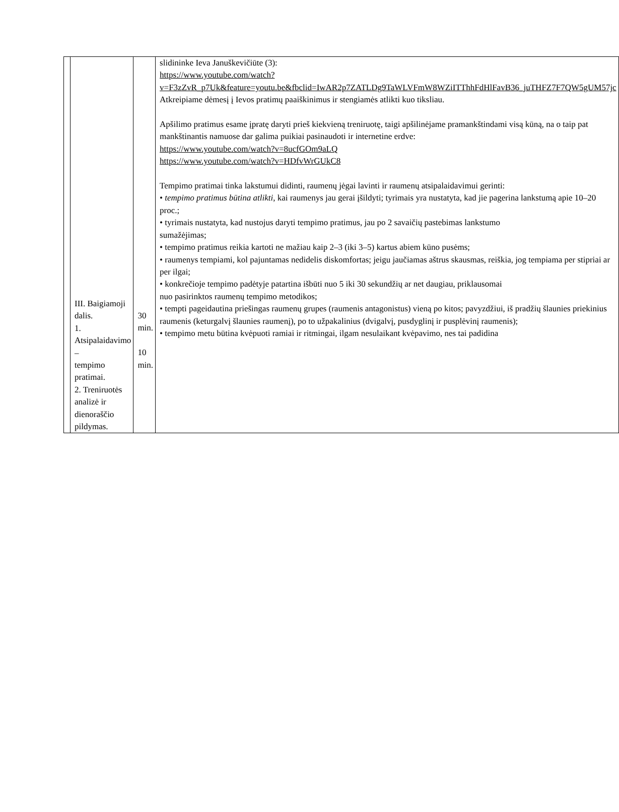| | III. Baigiamoji dalis. 1. Atsipalaidavimo – tempimo pratimai. 2. Treniruotės analizė ir dienoraščio pildymas. | 30 min. 10 min. | slidininke Ieva Januškevičiūte (3): https://www.youtube.com/watch?v=F3zZvR_p7Uk&feature=youtu.be&fbclid=IwAR2p7ZATLDg9TaWLVFmW8WZiITThhFdHlFavB36_juTHFZ7F7QW5gUM57jc Atkreipiame dėmesį į Ievos pratimų paaiškinimus ir stengiamės atlikti kuo tiksliau. Apšilimo pratimus esame įpratę daryti prieš kiekvieną treniruotę, taigi apšilinėjame pramankštindami visą kūną, na o taip pat mankštinantis namuose dar galima puikiai pasinaudoti ir internetine erdve: https://www.youtube.com/watch?v=8ucfGOm9aLQ https://www.youtube.com/watch?v=HDfvWrGUkC8 Tempimo pratimai tinka lakstumui didinti, raumenų jėgai lavinti ir raumenų atsipalaidavimui gerinti: • tempimo pratimus būtina atlikti , kai raumenys jau gerai įšildyti; tyrimais yra nustatyta, kad jie pagerina lankstumą apie 10–20 proc.; • tyrimais nustatyta, kad nustojus daryti tempimo pratimus, jau po 2 savaičių pastebimas lankstumo sumažėjimas; • tempimo pratimus reikia kartoti ne mažiau kaip 2–3 (iki 3–5) kartus abiem kūno pusėms; • raumenys tempiami, kol pajuntamas nedidelis diskomfortas; jeigu jaučiamas aštrus skausmas, reiškia, jog tempiama per stipriai ar per ilgai; • konkrečioje tempimo padėtyje patartina išbūti nuo 5 iki 30 sekundžių ar net daugiau, priklausomai nuo pasirinktos raumenų tempimo metodikos; • tempti pageidautina priešingas raumenų grupes (raumenis antagonistus) vieną po kitos; pavyzdžiui, iš pradžių šlaunies priekinius raumenis (keturgalvį šlaunies raumenį), po to užpakalinius (dvigalvį, pusdyglinį ir pusplėvinį raumenis); • tempimo metu būtina kvėpuoti ramiai ir ritmingai, ilgam nesulaikant kvėpavimo, nes tai padidina |